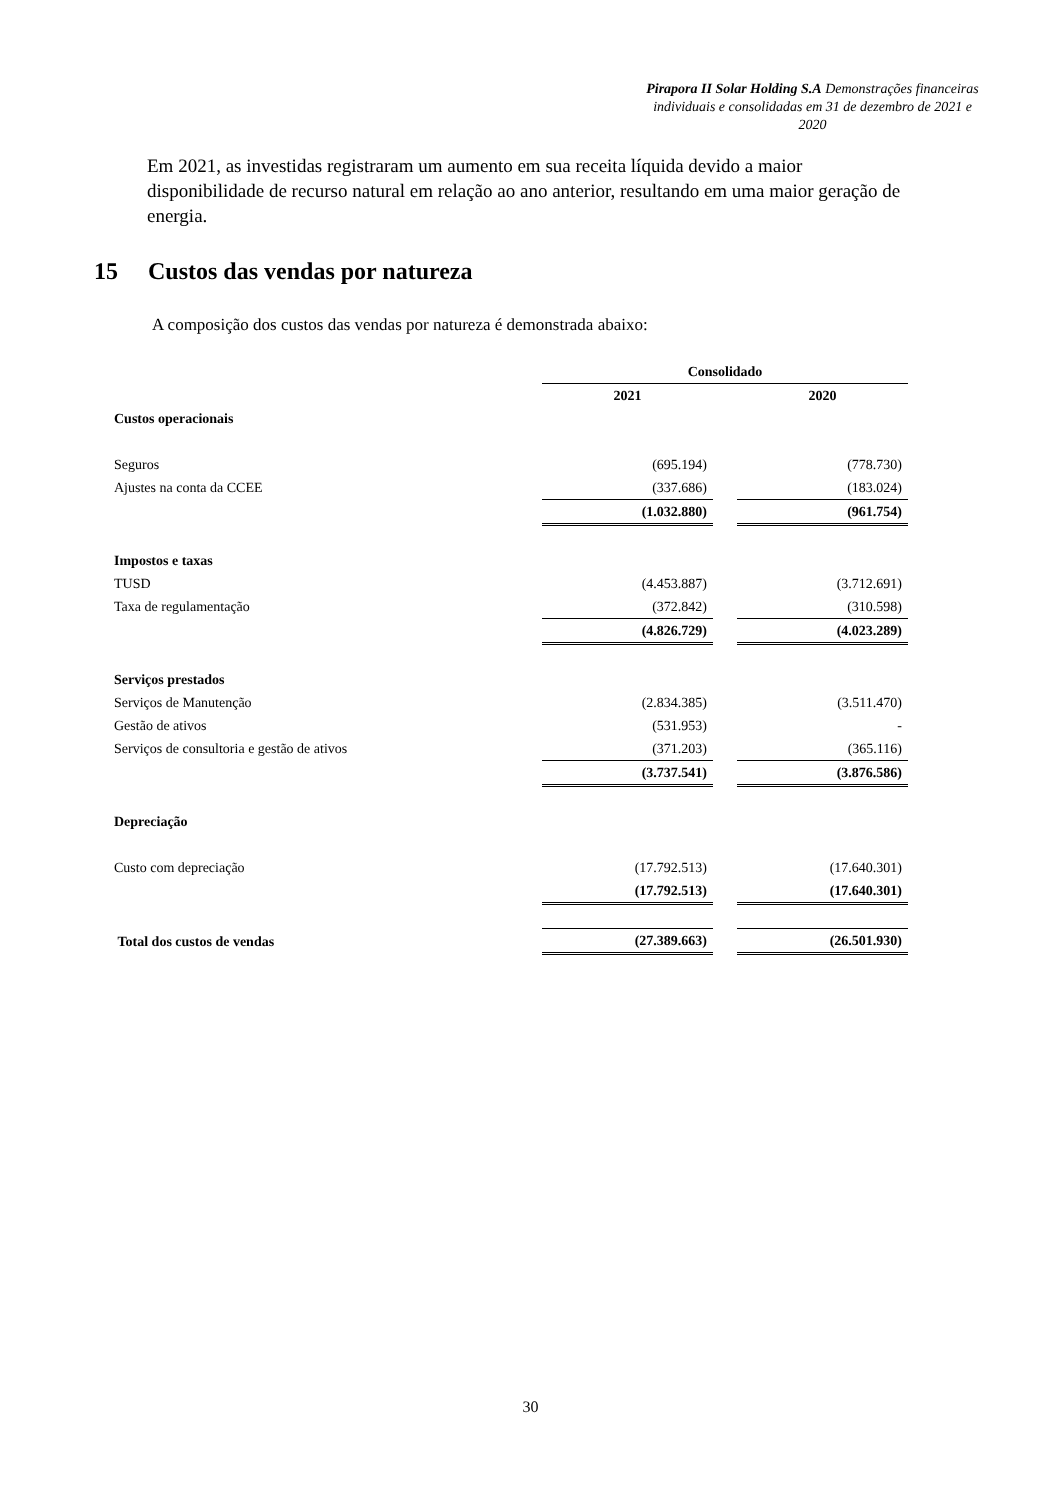Pirapora II Solar Holding S.A Demonstrações financeiras individuais e consolidadas em 31 de dezembro de 2021 e 2020
Em 2021, as investidas registraram um aumento em sua receita líquida devido a maior disponibilidade de recurso natural em relação ao ano anterior, resultando em uma maior geração de energia.
15 Custos das vendas por natureza
A composição dos custos das vendas por natureza é demonstrada abaixo:
| | Consolidado | | |
| | 2021 | | 2020 |
| Custos operacionais | | | |
| Seguros | (695.194) | | (778.730) |
| Ajustes na conta da CCEE | (337.686) | | (183.024) |
| | (1.032.880) | | (961.754) |
| Impostos e taxas | | | |
| TUSD | (4.453.887) | | (3.712.691) |
| Taxa de regulamentação | (372.842) | | (310.598) |
| | (4.826.729) | | (4.023.289) |
| Serviços prestados | | | |
| Serviços de Manutenção | (2.834.385) | | (3.511.470) |
| Gestão de ativos | (531.953) | | - |
| Serviços de consultoria e gestão de ativos | (371.203) | | (365.116) |
| | (3.737.541) | | (3.876.586) |
| Depreciação | | | |
| Custo com depreciação | (17.792.513) | | (17.640.301) |
| | (17.792.513) | | (17.640.301) |
| Total dos custos de vendas | (27.389.663) | | (26.501.930) |
30